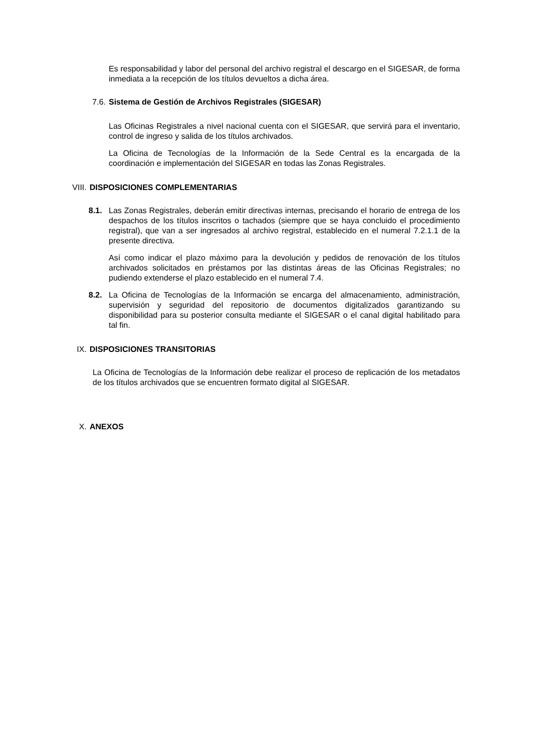Es responsabilidad y labor del personal del archivo registral el descargo en el SIGESAR, de forma inmediata a la recepción de los títulos devueltos a dicha área.
7.6. Sistema de Gestión de Archivos Registrales (SIGESAR)
Las Oficinas Registrales a nivel nacional cuenta con el SIGESAR, que servirá para el inventario, control de ingreso y salida de los títulos archivados.
La Oficina de Tecnologías de la Información de la Sede Central es la encargada de la coordinación e implementación del SIGESAR en todas las Zonas Registrales.
VIII. DISPOSICIONES COMPLEMENTARIAS
8.1. Las Zonas Registrales, deberán emitir directivas internas, precisando el horario de entrega de los despachos de los títulos inscritos o tachados (siempre que se haya concluido el procedimiento registral), que van a ser ingresados al archivo registral, establecido en el numeral 7.2.1.1 de la presente directiva.
Así como indicar el plazo máximo para la devolución y pedidos de renovación de los títulos archivados solicitados en préstamos por las distintas áreas de las Oficinas Registrales; no pudiendo extenderse el plazo establecido en el numeral 7.4.
8.2. La Oficina de Tecnologías de la Información se encarga del almacenamiento, administración, supervisión y seguridad del repositorio de documentos digitalizados garantizando su disponibilidad para su posterior consulta mediante el SIGESAR o el canal digital habilitado para tal fin.
IX. DISPOSICIONES TRANSITORIAS
La Oficina de Tecnologías de la Información debe realizar el proceso de replicación de los metadatos de los títulos archivados que se encuentren formato digital al SIGESAR.
X. ANEXOS